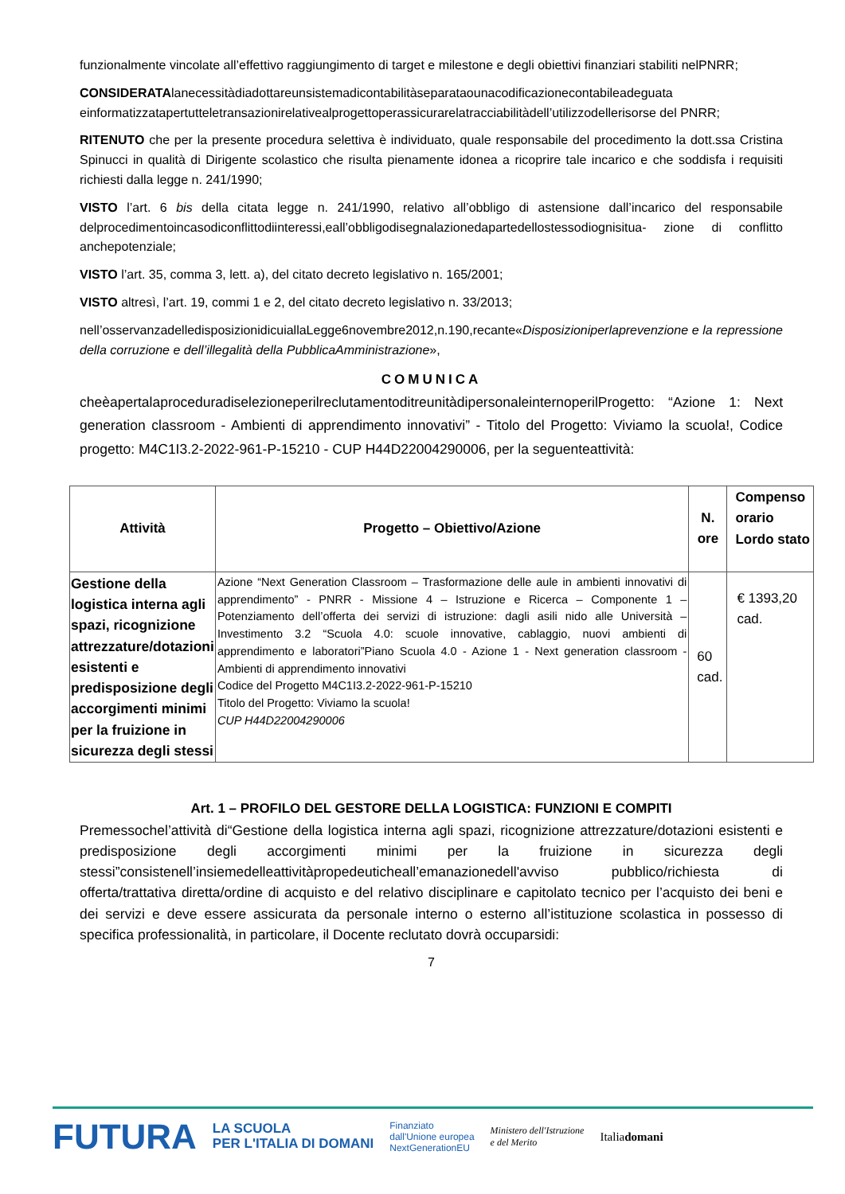funzionalmente vincolate all’effettivo raggiungimento di target e milestone e degli obiettivi finanziari stabiliti nelPNRR;
CONSIDERATAlanecessitàdiadottareunsistemadicontabilitàseparataounacodificazionecontabileadeguata einformatizzatapertutteletransazionirelativealprogettoperassicurarelatracciabilitàdell’utilizzodellerisorse del PNRR;
RITENUTO che per la presente procedura selettiva è individuato, quale responsabile del procedimento la dott.ssa Cristina Spinucci in qualità di Dirigente scolastico che risulta pienamente idonea a ricoprire tale incarico e che soddisfa i requisiti richiesti dalla legge n. 241/1990;
VISTO l’art. 6 bis della citata legge n. 241/1990, relativo all’obbligo di astensione dall’incarico del responsabile delprocedimentoincasodiconflittodiinteressi,eall’obbligodisegnalazionedapartedellostessodiognisitua- zione di conflitto anchepotenziale;
VISTO l’art. 35, comma 3, lett. a), del citato decreto legislativo n. 165/2001;
VISTO altresì, l’art. 19, commi 1 e 2, del citato decreto legislativo n. 33/2013;
nell’osservanzadelledisposizionidicuiallaLegge6novembre2012,n.190,recante«Disposizioniperlaprevenzione e la repressione della corruzione e dell’illegalità della PubblicaAmministrazione»,
COMUNICA
cheèapertalaproceduradiselezioneperilreclutamentoditreunitàdipersonaleinternoperilProgetto: “Azione 1: Next generation classroom - Ambienti di apprendimento innovativi” - Titolo del Progetto: Viviamo la scuola!, Codice progetto: M4C1I3.2-2022-961-P-15210 - CUP H44D22004290006, per la seguenteattività:
| Attività | Progetto – Obiettivo/Azione | N. ore | Compenso orario Lordo stato |
| --- | --- | --- | --- |
| Gestione della logistica interna agli spazi, ricognizione attrezzature/dotazioni esistenti e predisposizione degli accorgimenti minimi per la fruizione in sicurezza degli stessi | Azione “Next Generation Classroom – Trasformazione delle aule in ambienti innovativi di apprendimento” - PNRR - Missione 4 – Istruzione e Ricerca – Componente 1 – Potenziamento dell’offerta dei servizi di istruzione: dagli asili nido alle Università – Investimento 3.2 “Scuola 4.0: scuole innovative, cablaggio, nuovi ambienti di apprendimento e laboratori”Piano Scuola 4.0 - Azione 1 - Next generation classroom - Ambienti di apprendimento innovativi Codice del Progetto M4C1I3.2-2022-961-P-15210 Titolo del Progetto: Viviamo la scuola! CUP H44D22004290006 | 60 cad. | € 1393,20 cad. |
Art. 1 – PROFILO DEL GESTORE DELLA LOGISTICA: FUNZIONI E COMPITI
Premessochel’attività di“Gestione della logistica interna agli spazi, ricognizione attrezzature/dotazioni esistenti e predisposizione degli accorgimenti minimi per la fruizione in sicurezza degli stessi”consistenell’insiemedelleattivitàpropedeuticheall’emanazionedell'avviso pubblico/richiesta di offerta/trattativa diretta/ordine di acquisto e del relativo disciplinare e capitolato tecnico per l’acquisto dei beni e dei servizi e deve essere assicurata da personale interno o esterno all’istituzione scolastica in possesso di specifica professionalità, in particolare, il Docente reclutato dovrà occuparsidi:
7
FUTURA LA SCUOLA
PER L'ITALIA DI DOMANI Finanziato
dall'Unione europea
NextGenerationEU Ministero dell'Istruzione
e del Merito Italiadomani